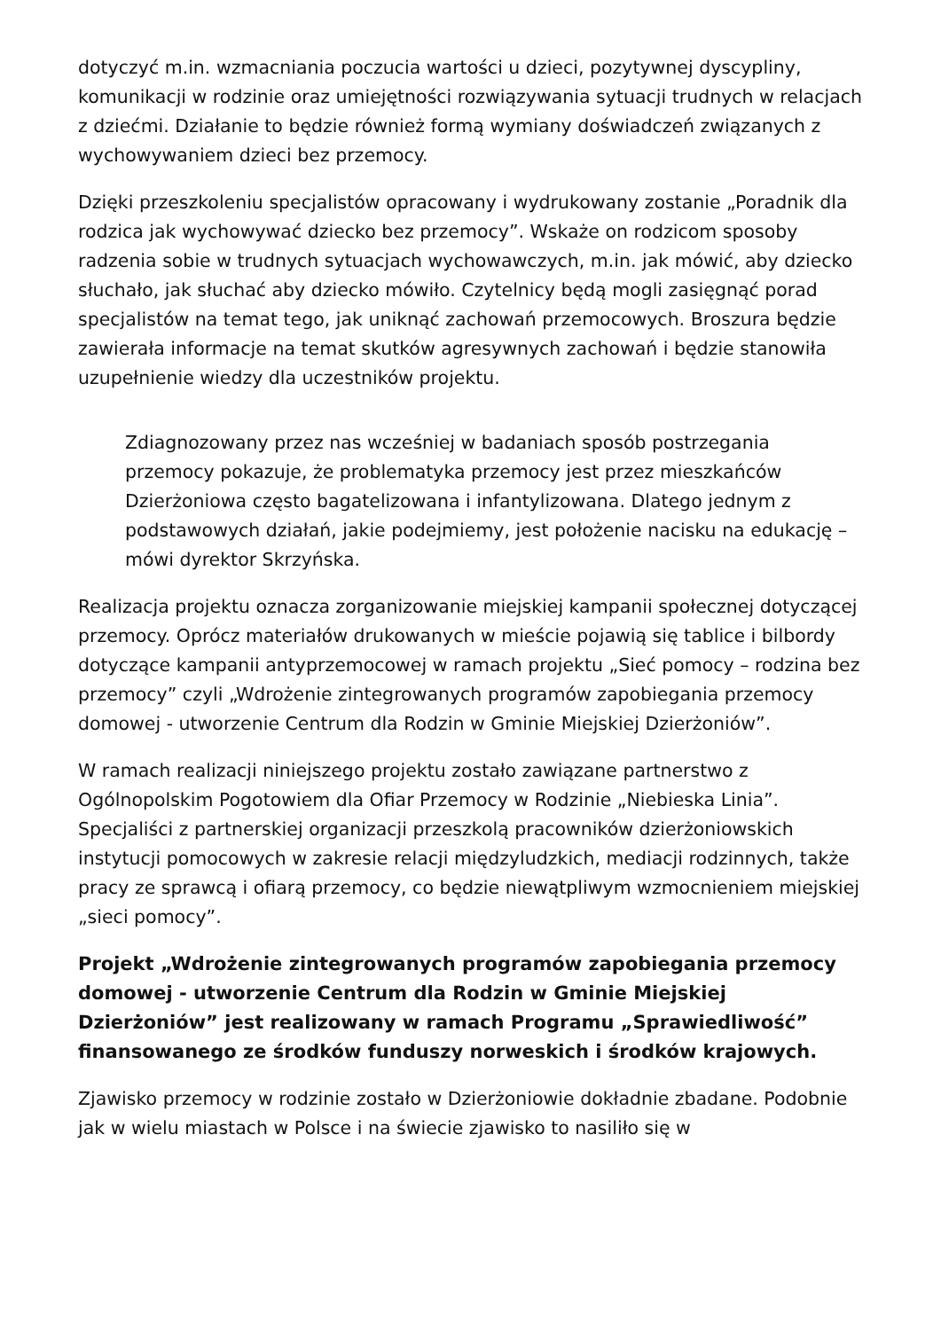dotyczyć m.in. wzmacniania poczucia wartości u dzieci, pozytywnej dyscypliny, komunikacji w rodzinie oraz umiejętności rozwiązywania sytuacji trudnych w relacjach z dziećmi. Działanie to będzie również formą wymiany doświadczeń związanych z wychowywaniem dzieci bez przemocy.
Dzięki przeszkoleniu specjalistów opracowany i wydrukowany zostanie „Poradnik dla rodzica jak wychowywać dziecko bez przemocy”. Wskaże on rodzicom sposoby radzenia sobie w trudnych sytuacjach wychowawczych, m.in. jak mówić, aby dziecko słuchało, jak słuchać aby dziecko mówiło. Czytelnicy będą mogli zasięgnąć porad specjalistów na temat tego, jak uniknąć zachowań przemocowych. Broszura będzie zawierała informacje na temat skutków agresywnych zachowań i będzie stanowiła uzupełnienie wiedzy dla uczestników projektu.
Zdiagnozowany przez nas wcześniej w badaniach sposób postrzegania przemocy pokazuje, że problematyka przemocy jest przez mieszkańców Dzierżoniowa często bagatelizowana i infantylizowana. Dlatego jednym z podstawowych działań, jakie podejmiemy, jest położenie nacisku na edukację – mówi dyrektor Skrzyńska.
Realizacja projektu oznacza zorganizowanie miejskiej kampanii społecznej dotyczącej przemocy. Oprócz materiałów drukowanych w mieście pojawią się tablice i bilbordy dotyczące kampanii antyprzemocowej w ramach projektu „Sieć pomocy – rodzina bez przemocy” czyli „Wdrożenie zintegrowanych programów zapobiegania przemocy domowej - utworzenie Centrum dla Rodzin w Gminie Miejskiej Dzierżoniów”.
W ramach realizacji niniejszego projektu zostało zawiązane partnerstwo z Ogólnopolskim Pogotowiem dla Ofiar Przemocy w Rodzinie „Niebieska Linia”. Specjaliści z partnerskiej organizacji przeszkolą pracowników dzierżoniowskich instytucji pomocowych w zakresie relacji międzyludzkich, mediacji rodzinnych, także pracy ze sprawcą i ofiarą przemocy, co będzie niewątpliwym wzmocnieniem miejskiej „sieci pomocy”.
Projekt „Wdrożenie zintegrowanych programów zapobiegania przemocy domowej - utworzenie Centrum dla Rodzin w Gminie Miejskiej Dzierżoniów” jest realizowany w ramach Programu „Sprawiedliwość” finansowanego ze środków funduszy norweskich i środków krajowych.
Zjawisko przemocy w rodzinie zostało w Dzierżoniowie dokładnie zbadane. Podobnie jak w wielu miastach w Polsce i na świecie zjawisko to nasiliło się w